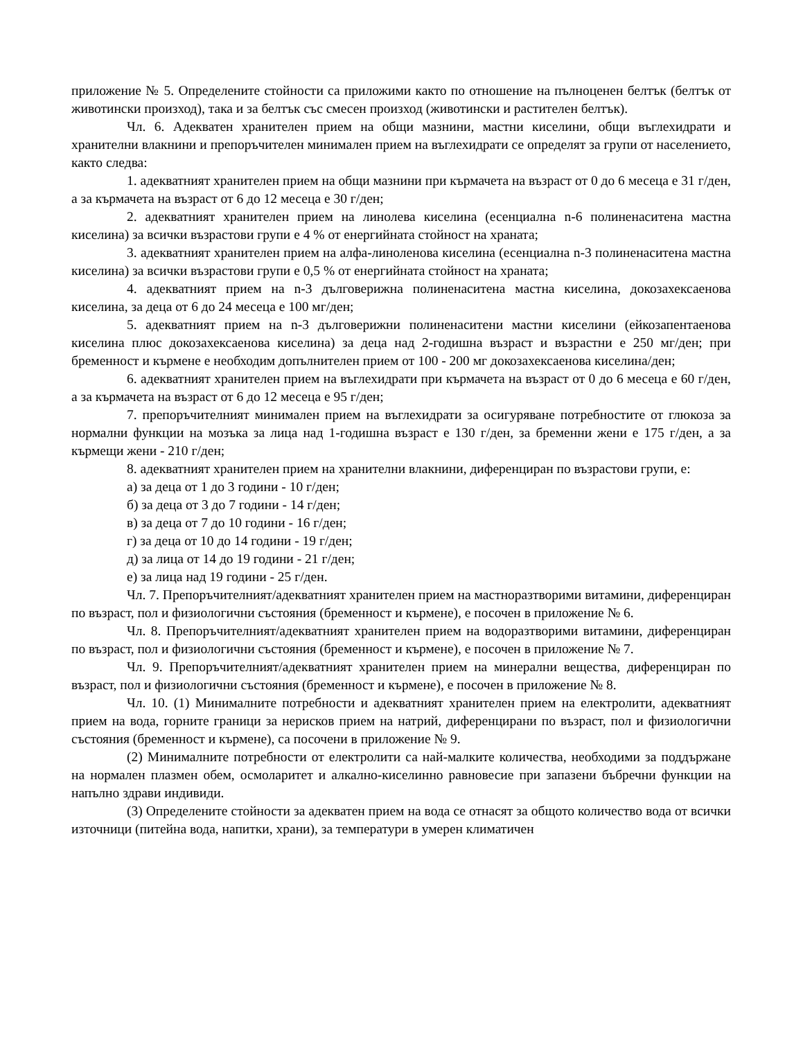приложение № 5. Определените стойности са приложими както по отношение на пълноценен белтък (белтък от животински произход), така и за белтък със смесен произход (животински и растителен белтък).
Чл. 6. Адекватен хранителен прием на общи мазнини, мастни киселини, общи въглехидрати и хранителни влакнини и препоръчителен минимален прием на въглехидрати се определят за групи от населението, както следва:
1. адекватният хранителен прием на общи мазнини при кърмачета на възраст от 0 до 6 месеца е 31 г/ден, а за кърмачета на възраст от 6 до 12 месеца е 30 г/ден;
2. адекватният хранителен прием на линолева киселина (есенциална n-6 полиненаситена мастна киселина) за всички възрастови групи е 4 % от енергийната стойност на храната;
3. адекватният хранителен прием на алфа-линоленова киселина (есенциална n-3 полиненаситена мастна киселина) за всички възрастови групи е 0,5 % от енергийната стойност на храната;
4. адекватният прием на n-3 дълговерижна полиненаситена мастна киселина, докозахексаенова киселина, за деца от 6 до 24 месеца е 100 мг/ден;
5. адекватният прием на n-3 дълговерижни полиненаситени мастни киселини (ейкозапентаенова киселина плюс докозахексаенова киселина) за деца над 2-годишна възраст и възрастни е 250 мг/ден; при бременност и кърмене е необходим допълнителен прием от 100 - 200 мг докозахексаенова киселина/ден;
6. адекватният хранителен прием на въглехидрати при кърмачета на възраст от 0 до 6 месеца е 60 г/ден, а за кърмачета на възраст от 6 до 12 месеца е 95 г/ден;
7. препоръчителният минимален прием на въглехидрати за осигуряване потребностите от глюкоза за нормални функции на мозъка за лица над 1-годишна възраст е 130 г/ден, за бременни жени е 175 г/ден, а за кърмещи жени - 210 г/ден;
8. адекватният хранителен прием на хранителни влакнини, диференциран по възрастови групи, е:
а) за деца от 1 до 3 години - 10 г/ден;
б) за деца от 3 до 7 години - 14 г/ден;
в) за деца от 7 до 10 години - 16 г/ден;
г) за деца от 10 до 14 години - 19 г/ден;
д) за лица от 14 до 19 години - 21 г/ден;
е) за лица над 19 години - 25 г/ден.
Чл. 7. Препоръчителният/адекватният хранителен прием на мастноразтворими витамини, диференциран по възраст, пол и физиологични състояния (бременност и кърмене), е посочен в приложение № 6.
Чл. 8. Препоръчителният/адекватният хранителен прием на водоразтворими витамини, диференциран по възраст, пол и физиологични състояния (бременност и кърмене), е посочен в приложение № 7.
Чл. 9. Препоръчителният/адекватният хранителен прием на минерални вещества, диференциран по възраст, пол и физиологични състояния (бременност и кърмене), е посочен в приложение № 8.
Чл. 10. (1) Минималните потребности и адекватният хранителен прием на електролити, адекватният прием на вода, горните граници за нерисков прием на натрий, диференцирани по възраст, пол и физиологични състояния (бременност и кърмене), са посочени в приложение № 9.
(2) Минималните потребности от електролити са най-малките количества, необходими за поддържане на нормален плазмен обем, осмоларитет и алкално-киселинно равновесие при запазени бъбречни функции на напълно здрави индивиди.
(3) Определените стойности за адекватен прием на вода се отнасят за общото количество вода от всички източници (питейна вода, напитки, храни), за температури в умерен климатичен